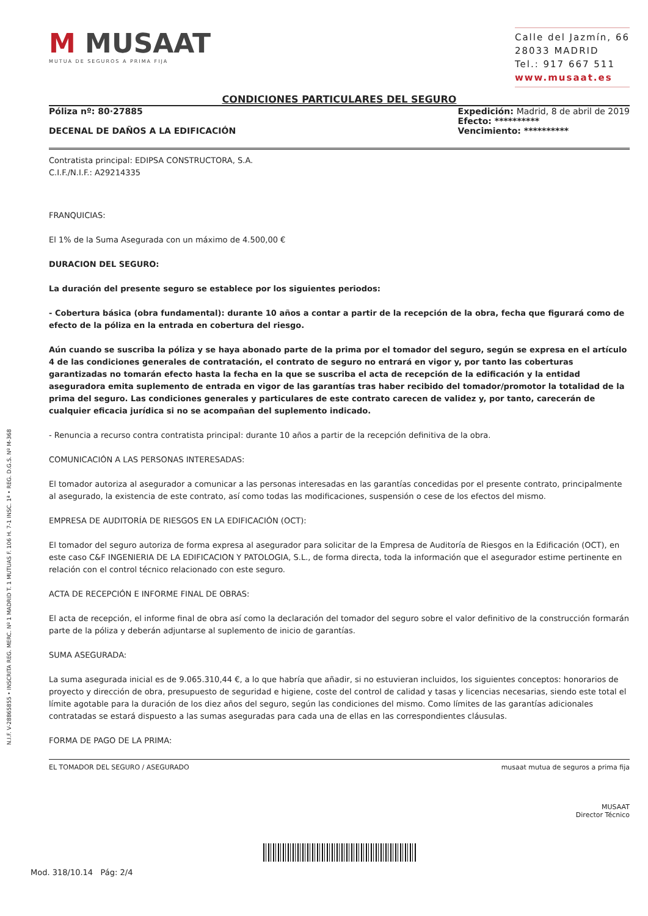N.I.F. V-28865855 • INSCRITA REG. MERC. Nº 1 MADRID T. 1 MUTUAS F. 106 H. 7-1 INSC. 1ª • REG. D.G.S. Nº M-368
M MUSAAT
MUTUA DE SEGUROS A PRIMA FIJA
Calle del Jazmín, 66
28033 MADRID
Tel.: 917 667 511
www.musaat.es
CONDICIONES PARTICULARES DEL SEGURO
Póliza nº: 80·27885
DECENAL DE DAÑOS A LA EDIFICACIÓN
Expedición: Madrid, 8 de abril de 2019
Efecto: **********
Vencimiento: **********
Contratista principal: EDIPSA CONSTRUCTORA, S.A.
C.I.F./N.I.F.: A29214335
FRANQUICIAS:
El 1% de la Suma Asegurada con un máximo de 4.500,00 €
DURACION DEL SEGURO:
La duración del presente seguro se establece por los siguientes periodos:
- Cobertura básica (obra fundamental): durante 10 años a contar a partir de la recepción de la obra, fecha que figurará como de efecto de la póliza en la entrada en cobertura del riesgo.
Aún cuando se suscriba la póliza y se haya abonado parte de la prima por el tomador del seguro, según se expresa en el artículo 4 de las condiciones generales de contratación, el contrato de seguro no entrará en vigor y, por tanto las coberturas garantizadas no tomarán efecto hasta la fecha en la que se suscriba el acta de recepción de la edificación y la entidad aseguradora emita suplemento de entrada en vigor de las garantías tras haber recibido del tomador/promotor la totalidad de la prima del seguro. Las condiciones generales y particulares de este contrato carecen de validez y, por tanto, carecerán de cualquier eficacia jurídica si no se acompañan del suplemento indicado.
- Renuncia a recurso contra contratista principal: durante 10 años a partir de la recepción definitiva de la obra.
COMUNICACIÓN A LAS PERSONAS INTERESADAS:
El tomador autoriza al asegurador a comunicar a las personas interesadas en las garantías concedidas por el presente contrato, principalmente al asegurado, la existencia de este contrato, así como todas las modificaciones, suspensión o cese de los efectos del mismo.
EMPRESA DE AUDITORÍA DE RIESGOS EN LA EDIFICACIÓN (OCT):
El tomador del seguro autoriza de forma expresa al asegurador para solicitar de la Empresa de Auditoría de Riesgos en la Edificación (OCT), en este caso C&F INGENIERIA DE LA EDIFICACION Y PATOLOGIA, S.L., de forma directa, toda la información que el asegurador estime pertinente en relación con el control técnico relacionado con este seguro.
ACTA DE RECEPCIÓN E INFORME FINAL DE OBRAS:
El acta de recepción, el informe final de obra así como la declaración del tomador del seguro sobre el valor definitivo de la construcción formarán parte de la póliza y deberán adjuntarse al suplemento de inicio de garantías.
SUMA ASEGURADA:
La suma asegurada inicial es de 9.065.310,44 €, a lo que habría que añadir, si no estuvieran incluidos, los siguientes conceptos: honorarios de proyecto y dirección de obra, presupuesto de seguridad e higiene, coste del control de calidad y tasas y licencias necesarias, siendo este total el límite agotable para la duración de los diez años del seguro, según las condiciones del mismo. Como límites de las garantías adicionales contratadas se estará dispuesto a las sumas aseguradas para cada una de ellas en las correspondientes cláusulas.
FORMA DE PAGO DE LA PRIMA:
EL TOMADOR DEL SEGURO / ASEGURADO
musaat mutua de seguros a prima fija
MUSAAT
Director Técnico
Mod. 318/10.14 Pág: 2/4